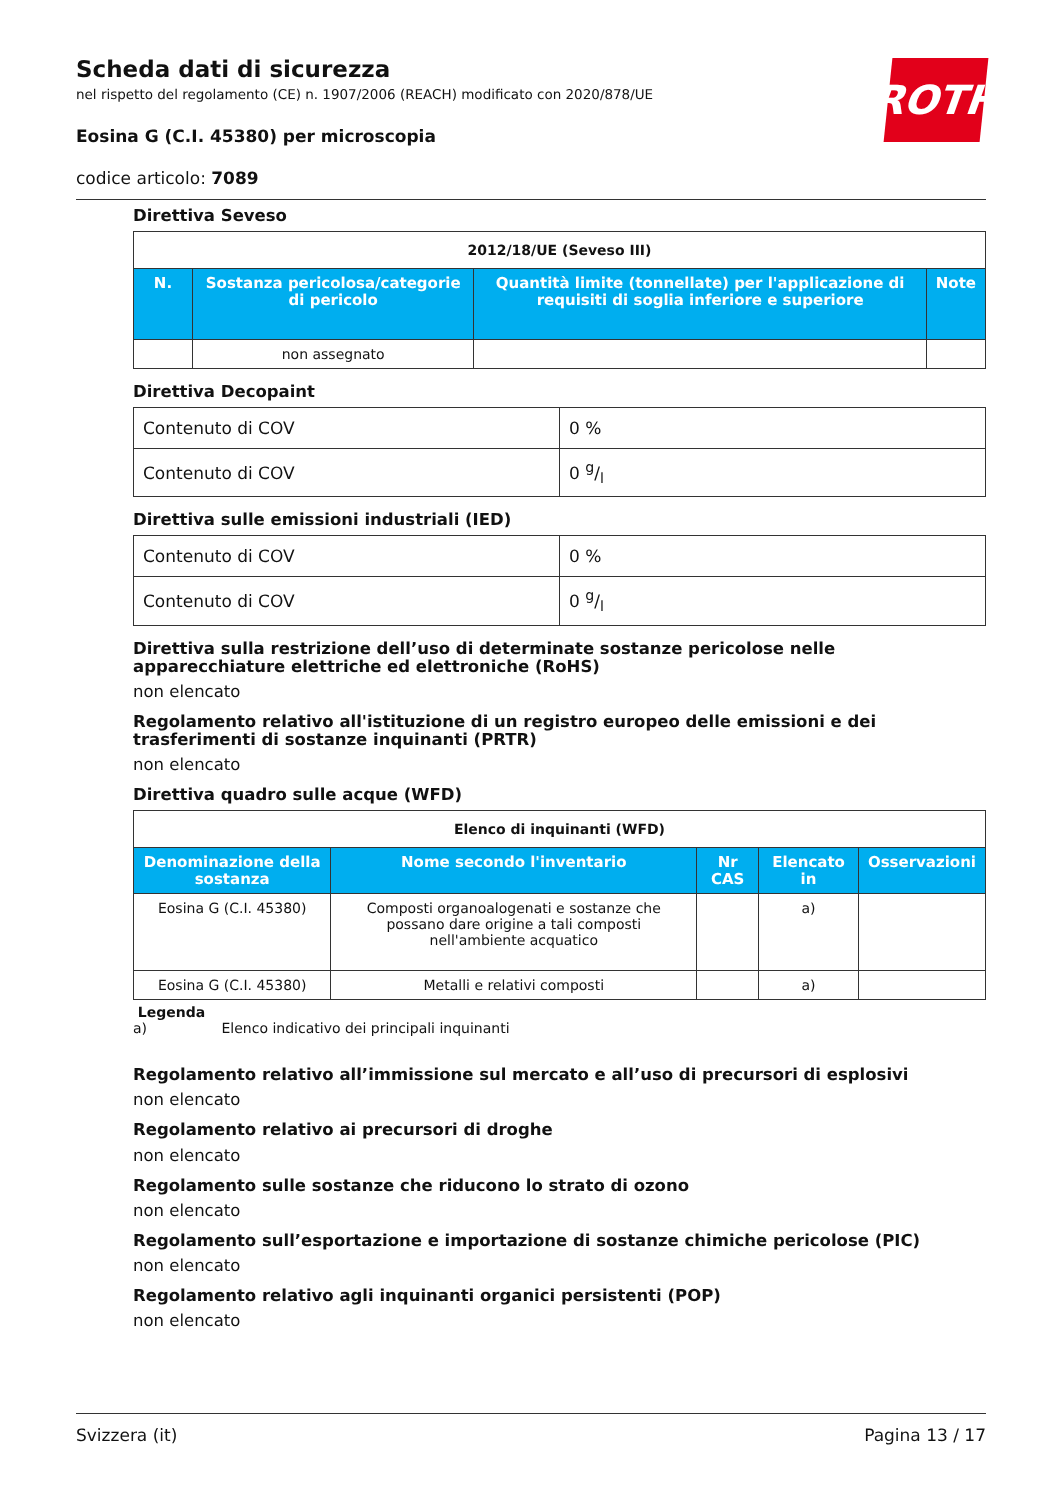Scheda dati di sicurezza
nel rispetto del regolamento (CE) n. 1907/2006 (REACH) modificato con 2020/878/UE
Eosina G (C.I. 45380) per microscopia
codice articolo: 7089
ROTH
Direttiva Seveso
| 2012/18/UE (Seveso III) | | | |
| N. | Sostanza pericolosa/categorie di pericolo | Quantità limite (tonnellate) per l'applicazione di requisiti di soglia inferiore e superiore | Note |
| | non assegnato | | |
Direttiva Decopaint
| Contenuto di COV | 0 % |
| Contenuto di COV | 0 g/l |
Direttiva sulle emissioni industriali (IED)
| Contenuto di COV | 0 % |
| Contenuto di COV | 0 g/l |
Direttiva sulla restrizione dell’uso di determinate sostanze pericolose nelle apparecchiature elettriche ed elettroniche (RoHS)
non elencato
Regolamento relativo all'istituzione di un registro europeo delle emissioni e dei trasferimenti di sostanze inquinanti (PRTR)
non elencato
Direttiva quadro sulle acque (WFD)
| Elenco di inquinanti (WFD) | | | | |
| Denominazione della sostanza | Nome secondo l'inventario | Nr CAS | Elencato in | Osservazioni |
| Eosina G (C.I. 45380) | Composti organoalogenati e sostanze che possano dare origine a tali composti nell'ambiente acquatico | | a) | |
| Eosina G (C.I. 45380) | Metalli e relativi composti | | a) | |
Legenda
a) Elenco indicativo dei principali inquinanti
Regolamento relativo all’immissione sul mercato e all’uso di precursori di esplosivi
non elencato
Regolamento relativo ai precursori di droghe
non elencato
Regolamento sulle sostanze che riducono lo strato di ozono
non elencato
Regolamento sull’esportazione e importazione di sostanze chimiche pericolose (PIC)
non elencato
Regolamento relativo agli inquinanti organici persistenti (POP)
non elencato
Svizzera (it) Pagina 13 / 17